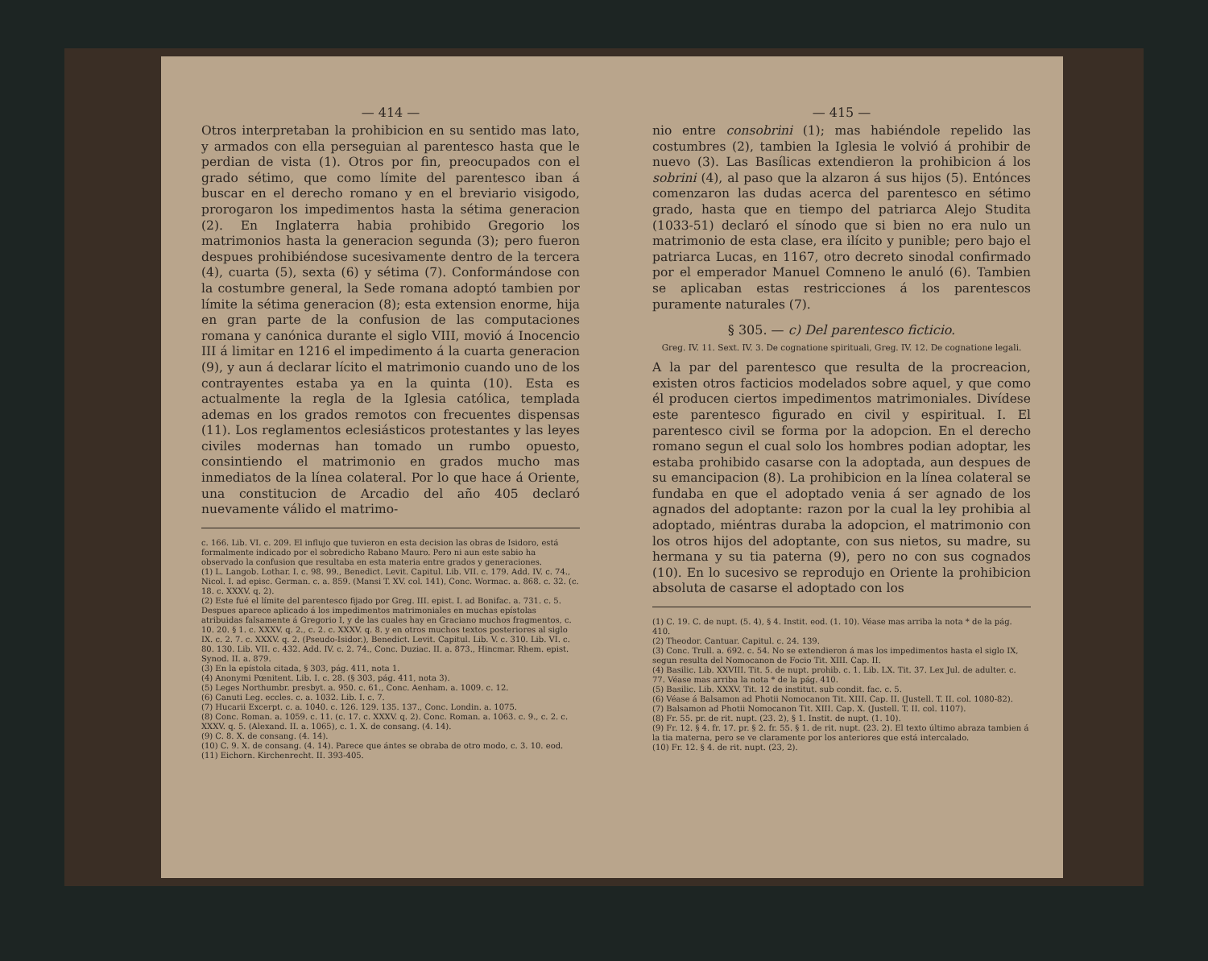— 414 —
Otros interpretaban la prohibicion en su sentido mas lato, y armados con ella perseguian al parentesco hasta que le perdian de vista (1). Otros por fin, preocupados con el grado sétimo, que como límite del parentesco iban á buscar en el derecho romano y en el breviario visigodo, prorogaron los impedimentos hasta la sétima generacion (2). En Inglaterra habia prohibido Gregorio los matrimonios hasta la generacion segunda (3); pero fueron despues prohibiéndose sucesivamente dentro de la tercera (4), cuarta (5), sexta (6) y sétima (7). Conformándose con la costumbre general, la Sede romana adoptó tambien por límite la sétima generacion (8); esta extension enorme, hija en gran parte de la confusion de las computaciones romana y canónica durante el siglo VIII, movió á Inocencio III á limitar en 1216 el impedimento á la cuarta generacion (9), y aun á declarar lícito el matrimonio cuando uno de los contrayentes estaba ya en la quinta (10). Esta es actualmente la regla de la Iglesia católica, templada ademas en los grados remotos con frecuentes dispensas (11). Los reglamentos eclesiásticos protestantes y las leyes civiles modernas han tomado un rumbo opuesto, consintiendo el matrimonio en grados mucho mas inmediatos de la línea colateral. Por lo que hace á Oriente, una constitucion de Arcadio del año 405 declaró nuevamente válido el matrimo-
c. 166. Lib. VI. c. 209. El influjo que tuvieron en esta decision las obras de Isidoro, está formalmente indicado por el sobredicho Rabano Mauro. Pero ni aun este sabio ha observado la confusion que resultaba en esta materia entre grados y generaciones.
(1) L. Langob. Lothar. I. c. 98. 99., Benedict. Levit. Capitul. Lib. VII. c. 179. Add. IV. c. 74., Nicol. I. ad episc. German. c. a. 859. (Mansi T. XV. col. 141), Conc. Wormac. a. 868. c. 32. (c. 18. c. XXXV. q. 2).
(2) Este fué el límite del parentesco fijado por Greg. III. epist. I. ad Bonifac. a. 731. c. 5. Despues aparece aplicado á los impedimentos matrimoniales en muchas epístolas atribuidas falsamente á Gregorio I, y de las cuales hay en Graciano muchos fragmentos, c. 10. 20. § 1. c. XXXV. q. 2., c. 2. c. XXXV. q. 8. y en otros muchos textos posteriores al siglo IX. c. 2. 7. c. XXXV. q. 2. (Pseudo-Isidor.), Benedict. Levit. Capitul. Lib. V. c. 310. Lib. VI. c. 80. 130. Lib. VII. c. 432. Add. IV. c. 2. 74., Conc. Duziac. II. a. 873., Hincmar. Rhem. epist. Synod. II. a. 879.
(3) En la epístola citada, § 303, pág. 411, nota 1.
(4) Anonymi Pœnitent. Lib. I. c. 28. (§ 303, pág. 411, nota 3).
(5) Leges Northumbr. presbyt. a. 950. c. 61., Conc. Aenham. a. 1009. c. 12.
(6) Canuti Leg. eccles. c. a. 1032. Lib. I. c. 7.
(7) Hucarii Excerpt. c. a. 1040. c. 126. 129. 135. 137., Conc. Londin. a. 1075.
(8) Conc. Roman. a. 1059. c. 11. (c. 17. c. XXXV. q. 2). Conc. Roman. a. 1063. c. 9., c. 2. c. XXXV. q. 5. (Alexand. II. a. 1065), c. 1. X. de consang. (4. 14).
(9) C. 8. X. de consang. (4. 14).
(10) C. 9. X. de consang. (4. 14). Parece que ántes se obraba de otro modo, c. 3. 10. eod.
(11) Eichorn. Kirchenrecht. II. 393-405.
— 415 —
nio entre consobrini (1); mas habiéndole repelido las costumbres (2), tambien la Iglesia le volvió á prohibir de nuevo (3). Las Basílicas extendieron la prohibicion á los sobrini (4), al paso que la alzaron á sus hijos (5). Entónces comenzaron las dudas acerca del parentesco en sétimo grado, hasta que en tiempo del patriarca Alejo Studita (1033-51) declaró el sínodo que si bien no era nulo un matrimonio de esta clase, era ilícito y punible; pero bajo el patriarca Lucas, en 1167, otro decreto sinodal confirmado por el emperador Manuel Comneno le anuló (6). Tambien se aplicaban estas restricciones á los parentescos puramente naturales (7).
§ 305. — c) Del parentesco ficticio.
Greg. IV. 11. Sext. IV. 3. De cognatione spirituali, Greg. IV. 12. De cognatione legali.
A la par del parentesco que resulta de la procreacion, existen otros facticios modelados sobre aquel, y que como él producen ciertos impedimentos matrimoniales. Divídese este parentesco figurado en civil y espiritual. I. El parentesco civil se forma por la adopcion. En el derecho romano segun el cual solo los hombres podian adoptar, les estaba prohibido casarse con la adoptada, aun despues de su emancipacion (8). La prohibicion en la línea colateral se fundaba en que el adoptado venia á ser agnado de los agnados del adoptante: razon por la cual la ley prohibia al adoptado, miéntras duraba la adopcion, el matrimonio con los otros hijos del adoptante, con sus nietos, su madre, su hermana y su tia paterna (9), pero no con sus cognados (10). En lo sucesivo se reprodujo en Oriente la prohibicion absoluta de casarse el adoptado con los
(1) C. 19. C. de nupt. (5. 4), § 4. Instit. eod. (1. 10). Véase mas arriba la nota * de la pág. 410.
(2) Theodor. Cantuar. Capitul. c. 24. 139.
(3) Conc. Trull. a. 692. c. 54. No se extendieron á mas los impedimentos hasta el siglo IX, segun resulta del Nomocanon de Focio Tit. XIII. Cap. II.
(4) Basilic. Lib. XXVIII. Tit. 5. de nupt. prohib. c. 1. Lib. LX. Tit. 37. Lex Jul. de adulter. c. 77. Véase mas arriba la nota * de la pág. 410.
(5) Basilic. Lib. XXXV. Tit. 12 de institut. sub condit. fac. c. 5.
(6) Véase á Balsamon ad Photii Nomocanon Tit. XIII. Cap. II. (Justell. T. II. col. 1080-82).
(7) Balsamon ad Photii Nomocanon Tit. XIII. Cap. X. (Justell. T. II. col. 1107).
(8) Fr. 55. pr. de rit. nupt. (23. 2), § 1. Instit. de nupt. (1. 10).
(9) Fr. 12. § 4. fr. 17. pr. § 2. fr. 55. § 1. de rit. nupt. (23. 2). El texto último abraza tambien á la tia materna, pero se ve claramente por los anteriores que está intercalado.
(10) Fr. 12. § 4. de rit. nupt. (23, 2).